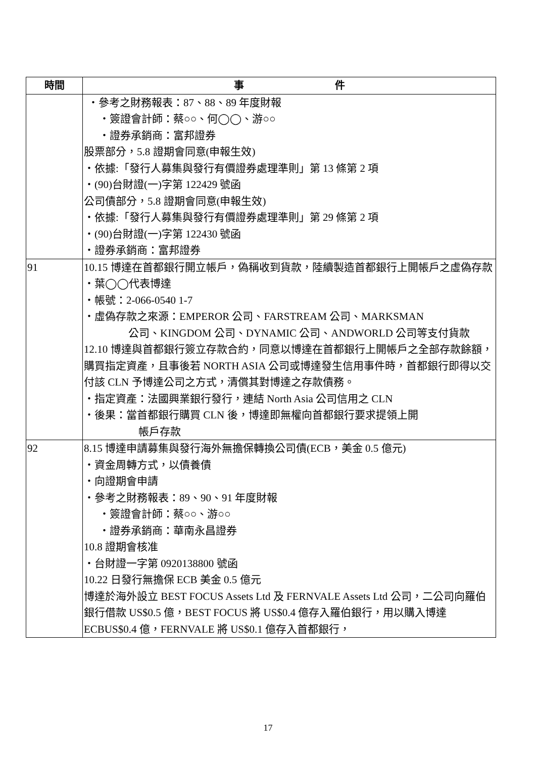| 時間 | 事 件 |
| --- | --- |
| | ・參考之財務報表：87、88、89 年度財報 ・簽證會計師：蔡○○、何◯◯、游○○ ・證券承銷商：富邦證券 股票部分，5.8 證期會同意(申報生效) ・依據:「發行人募集與發行有價證券處理準則」第 13 條第 2 項 ・(90)台財證(一)字第 122429 號函 公司債部分，5.8 證期會同意(申報生效) ・依據:「發行人募集與發行有價證券處理準則」第 29 條第 2 項 ・(90)台財證(一)字第 122430 號函 ・證券承銷商：富邦證券 |
| 91 | 10.15 博達在首都銀行開立帳戶，偽稱收到貨款，陸續製造首都銀行上開帳戶之虛偽存款 ・葉◯◯代表博達 ・帳號：2-066-0540 1-7 ・虛偽存款之來源：EMPEROR 公司、FARSTREAM 公司、MARKSMAN 公司、KINGDOM 公司、DYNAMIC 公司、ANDWORLD 公司等支付貨款 12.10 博達與首都銀行簽立存款合約，同意以博達在首都銀行上開帳戶之全部存款餘額，購買指定資產，且事後若 NORTH ASIA 公司或博達發生信用事件時，首都銀行即得以交付該 CLN 予博達公司之方式，清償其對博達之存款債務。 ・指定資產：法國興業銀行發行，連結 North Asia 公司信用之 CLN ・後果：當首都銀行購買 CLN 後，博達即無權向首都銀行要求提領上開 帳戶存款 |
| 92 | 8.15 博達申請募集與發行海外無擔保轉換公司債(ECB，美金 0.5 億元) ・資金周轉方式，以債養債 ・向證期會申請 ・參考之財務報表：89、90、91 年度財報 ・簽證會計師：蔡○○、游○○ ・證券承銷商：華南永昌證券 10.8 證期會核准 ・台財證一字第 0920138800 號函 10.22 日發行無擔保 ECB 美金 0.5 億元 博達於海外設立 BEST FOCUS Assets Ltd 及 FERNVALE Assets Ltd 公司，二公司向羅伯銀行借款 US$0.5 億，BEST FOCUS 將 US$0.4 億存入羅伯銀行，用以購入博達 ECBUS$0.4 億，FERNVALE 將 US$0.1 億存入首都銀行， |
17